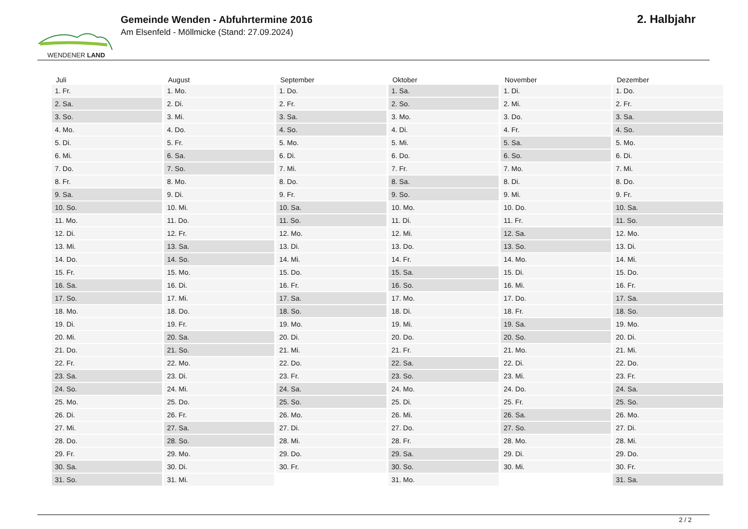WENDENER LAND
Gemeinde Wenden - Abfuhrtermine 2016
Am Elsenfeld - Möllmicke (Stand: 27.09.2024)
2. Halbjahr
| Juli | August | September | Oktober | November | Dezember |
| --- | --- | --- | --- | --- | --- |
| 1. Fr. | 1. Mo. | 1. Do. | 1. Sa. | 1. Di. | 1. Do. |
| 2. Sa. | 2. Di. | 2. Fr. | 2. So. | 2. Mi. | 2. Fr. |
| 3. So. | 3. Mi. | 3. Sa. | 3. Mo. | 3. Do. | 3. Sa. |
| 4. Mo. | 4. Do. | 4. So. | 4. Di. | 4. Fr. | 4. So. |
| 5. Di. | 5. Fr. | 5. Mo. | 5. Mi. | 5. Sa. | 5. Mo. |
| 6. Mi. | 6. Sa. | 6. Di. | 6. Do. | 6. So. | 6. Di. |
| 7. Do. | 7. So. | 7. Mi. | 7. Fr. | 7. Mo. | 7. Mi. |
| 8. Fr. | 8. Mo. | 8. Do. | 8. Sa. | 8. Di. | 8. Do. |
| 9. Sa. | 9. Di. | 9. Fr. | 9. So. | 9. Mi. | 9. Fr. |
| 10. So. | 10. Mi. | 10. Sa. | 10. Mo. | 10. Do. | 10. Sa. |
| 11. Mo. | 11. Do. | 11. So. | 11. Di. | 11. Fr. | 11. So. |
| 12. Di. | 12. Fr. | 12. Mo. | 12. Mi. | 12. Sa. | 12. Mo. |
| 13. Mi. | 13. Sa. | 13. Di. | 13. Do. | 13. So. | 13. Di. |
| 14. Do. | 14. So. | 14. Mi. | 14. Fr. | 14. Mo. | 14. Mi. |
| 15. Fr. | 15. Mo. | 15. Do. | 15. Sa. | 15. Di. | 15. Do. |
| 16. Sa. | 16. Di. | 16. Fr. | 16. So. | 16. Mi. | 16. Fr. |
| 17. So. | 17. Mi. | 17. Sa. | 17. Mo. | 17. Do. | 17. Sa. |
| 18. Mo. | 18. Do. | 18. So. | 18. Di. | 18. Fr. | 18. So. |
| 19. Di. | 19. Fr. | 19. Mo. | 19. Mi. | 19. Sa. | 19. Mo. |
| 20. Mi. | 20. Sa. | 20. Di. | 20. Do. | 20. So. | 20. Di. |
| 21. Do. | 21. So. | 21. Mi. | 21. Fr. | 21. Mo. | 21. Mi. |
| 22. Fr. | 22. Mo. | 22. Do. | 22. Sa. | 22. Di. | 22. Do. |
| 23. Sa. | 23. Di. | 23. Fr. | 23. So. | 23. Mi. | 23. Fr. |
| 24. So. | 24. Mi. | 24. Sa. | 24. Mo. | 24. Do. | 24. Sa. |
| 25. Mo. | 25. Do. | 25. So. | 25. Di. | 25. Fr. | 25. So. |
| 26. Di. | 26. Fr. | 26. Mo. | 26. Mi. | 26. Sa. | 26. Mo. |
| 27. Mi. | 27. Sa. | 27. Di. | 27. Do. | 27. So. | 27. Di. |
| 28. Do. | 28. So. | 28. Mi. | 28. Fr. | 28. Mo. | 28. Mi. |
| 29. Fr. | 29. Mo. | 29. Do. | 29. Sa. | 29. Di. | 29. Do. |
| 30. Sa. | 30. Di. | 30. Fr. | 30. So. | 30. Mi. | 30. Fr. |
| 31. So. | 31. Mi. | | 31. Mo. | | 31. Sa. |
2 / 2